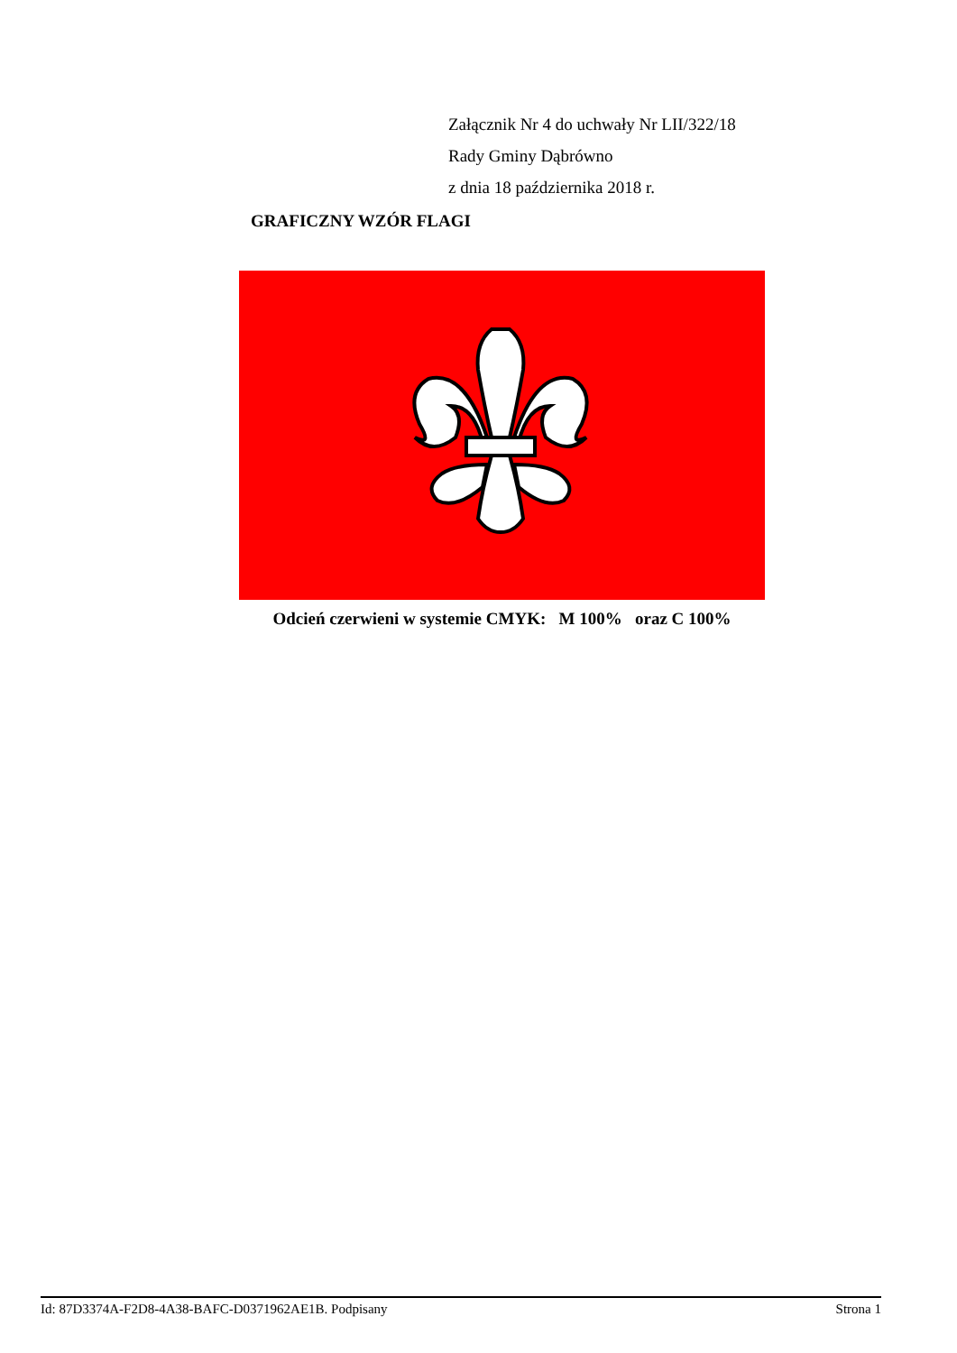Załącznik Nr 4 do uchwały Nr LII/322/18
Rady Gminy Dąbrówno
z dnia 18 października 2018 r.
GRAFICZNY WZÓR FLAGI
Odcień czerwieni w systemie CMYK: M 100% oraz C 100%
Id: 87D3374A-F2D8-4A38-BAFC-D0371962AE1B. Podpisany Strona 1